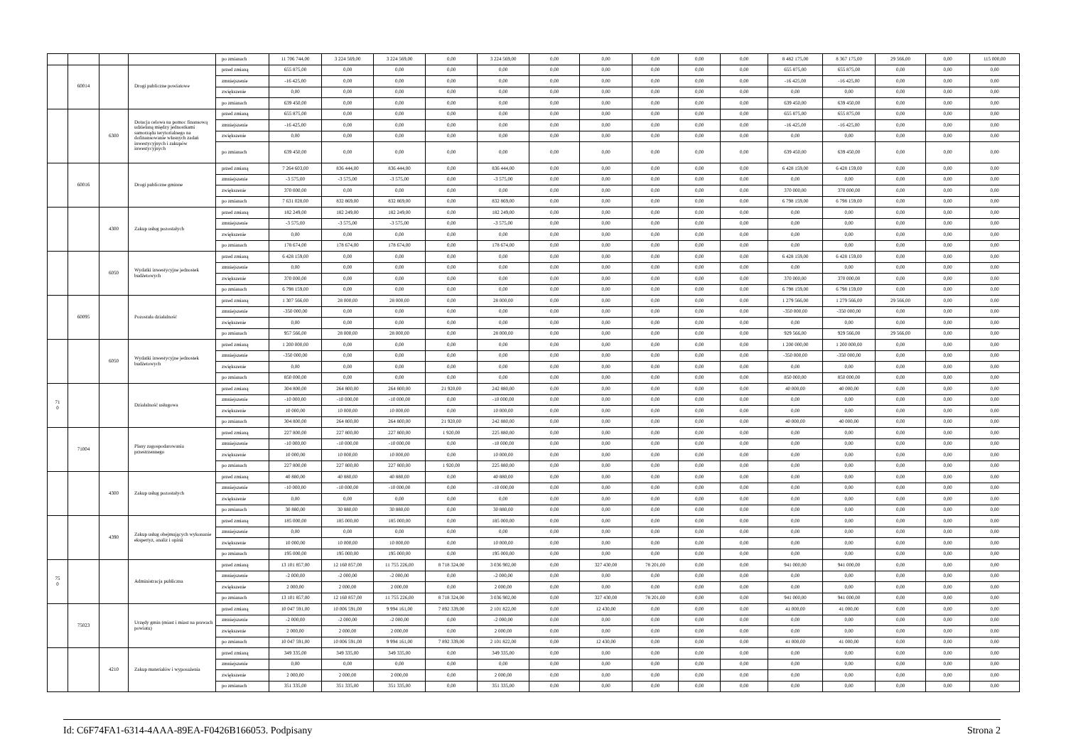| | | | | po zmianach | 11 706 744,00 | 3 224 569,00 | 3 224 569,00 | 0,00 | 3 224 569,00 | 0,00 | 0,00 | 0,00 | 0,00 | 0,00 | 8 482 175,00 | 8 367 175,00 | 29 566,00 | 0,00 | 115 000,00 |
| | 60014 | | Drogi publiczne powiatowe | przed zmianą | 655 875,00 | 0,00 | 0,00 | 0,00 | 0,00 | 0,00 | 0,00 | 0,00 | 0,00 | 0,00 | 655 875,00 | 655 875,00 | 0,00 | 0,00 | 0,00 |
| | | | | zmniejszenie | -16 425,00 | 0,00 | 0,00 | 0,00 | 0,00 | 0,00 | 0,00 | 0,00 | 0,00 | 0,00 | -16 425,00 | -16 425,00 | 0,00 | 0,00 | 0,00 |
| | | | | zwiększenie | 0,00 | 0,00 | 0,00 | 0,00 | 0,00 | 0,00 | 0,00 | 0,00 | 0,00 | 0,00 | 0,00 | 0,00 | 0,00 | 0,00 | 0,00 |
| | | | | po zmianach | 639 450,00 | 0,00 | 0,00 | 0,00 | 0,00 | 0,00 | 0,00 | 0,00 | 0,00 | 0,00 | 639 450,00 | 639 450,00 | 0,00 | 0,00 | 0,00 |
| | | 6300 | Dotacja celowa na pomoc finansową udzielaną między jednostkami samorządu terytorialnego na dofinansowanie własnych zadań inwestycyjnych i zakupów inwestycyjnych | przed zmianą | 655 875,00 | 0,00 | 0,00 | 0,00 | 0,00 | 0,00 | 0,00 | 0,00 | 0,00 | 0,00 | 655 875,00 | 655 875,00 | 0,00 | 0,00 | 0,00 |
| | | | | zmniejszenie | -16 425,00 | 0,00 | 0,00 | 0,00 | 0,00 | 0,00 | 0,00 | 0,00 | 0,00 | 0,00 | -16 425,00 | -16 425,00 | 0,00 | 0,00 | 0,00 |
| | | | | zwiększenie | 0,00 | 0,00 | 0,00 | 0,00 | 0,00 | 0,00 | 0,00 | 0,00 | 0,00 | 0,00 | 0,00 | 0,00 | 0,00 | 0,00 | 0,00 |
| | | | | po zmianach | 639 450,00 | 0,00 | 0,00 | 0,00 | 0,00 | 0,00 | 0,00 | 0,00 | 0,00 | 0,00 | 639 450,00 | 639 450,00 | 0,00 | 0,00 | 0,00 |
| | 60016 | | Drogi publiczne gminne | przed zmianą | 7 264 603,00 | 836 444,00 | 836 444,00 | 0,00 | 836 444,00 | 0,00 | 0,00 | 0,00 | 0,00 | 0,00 | 6 428 159,00 | 6 428 159,00 | 0,00 | 0,00 | 0,00 |
| | | | | zmniejszenie | -3 575,00 | -3 575,00 | -3 575,00 | 0,00 | -3 575,00 | 0,00 | 0,00 | 0,00 | 0,00 | 0,00 | 0,00 | 0,00 | 0,00 | 0,00 | 0,00 |
| | | | | zwiększenie | 370 000,00 | 0,00 | 0,00 | 0,00 | 0,00 | 0,00 | 0,00 | 0,00 | 0,00 | 0,00 | 370 000,00 | 370 000,00 | 0,00 | 0,00 | 0,00 |
| | | | | po zmianach | 7 631 028,00 | 832 869,00 | 832 869,00 | 0,00 | 832 869,00 | 0,00 | 0,00 | 0,00 | 0,00 | 0,00 | 6 798 159,00 | 6 798 159,00 | 0,00 | 0,00 | 0,00 |
| | | 4300 | Zakup usług pozostałych | przed zmianą | 182 249,00 | 182 249,00 | 182 249,00 | 0,00 | 182 249,00 | 0,00 | 0,00 | 0,00 | 0,00 | 0,00 | 0,00 | 0,00 | 0,00 | 0,00 | 0,00 |
| | | | | zmniejszenie | -3 575,00 | -3 575,00 | -3 575,00 | 0,00 | -3 575,00 | 0,00 | 0,00 | 0,00 | 0,00 | 0,00 | 0,00 | 0,00 | 0,00 | 0,00 | 0,00 |
| | | | | zwiększenie | 0,00 | 0,00 | 0,00 | 0,00 | 0,00 | 0,00 | 0,00 | 0,00 | 0,00 | 0,00 | 0,00 | 0,00 | 0,00 | 0,00 | 0,00 |
| | | | | po zmianach | 178 674,00 | 178 674,00 | 178 674,00 | 0,00 | 178 674,00 | 0,00 | 0,00 | 0,00 | 0,00 | 0,00 | 0,00 | 0,00 | 0,00 | 0,00 | 0,00 |
| | | 6050 | Wydatki inwestycyjne jednostek budżetowych | przed zmianą | 6 428 159,00 | 0,00 | 0,00 | 0,00 | 0,00 | 0,00 | 0,00 | 0,00 | 0,00 | 0,00 | 6 428 159,00 | 6 428 159,00 | 0,00 | 0,00 | 0,00 |
| | | | | zmniejszenie | 0,00 | 0,00 | 0,00 | 0,00 | 0,00 | 0,00 | 0,00 | 0,00 | 0,00 | 0,00 | 0,00 | 0,00 | 0,00 | 0,00 | 0,00 |
| | | | | zwiększenie | 370 000,00 | 0,00 | 0,00 | 0,00 | 0,00 | 0,00 | 0,00 | 0,00 | 0,00 | 0,00 | 370 000,00 | 370 000,00 | 0,00 | 0,00 | 0,00 |
| | | | | po zmianach | 6 798 159,00 | 0,00 | 0,00 | 0,00 | 0,00 | 0,00 | 0,00 | 0,00 | 0,00 | 0,00 | 6 798 159,00 | 6 798 159,00 | 0,00 | 0,00 | 0,00 |
| | 60095 | | Pozostała działalność | przed zmianą | 1 307 566,00 | 28 000,00 | 28 000,00 | 0,00 | 28 000,00 | 0,00 | 0,00 | 0,00 | 0,00 | 0,00 | 1 279 566,00 | 1 279 566,00 | 29 566,00 | 0,00 | 0,00 |
| | | | | zmniejszenie | -350 000,00 | 0,00 | 0,00 | 0,00 | 0,00 | 0,00 | 0,00 | 0,00 | 0,00 | 0,00 | -350 000,00 | -350 000,00 | 0,00 | 0,00 | 0,00 |
| | | | | zwiększenie | 0,00 | 0,00 | 0,00 | 0,00 | 0,00 | 0,00 | 0,00 | 0,00 | 0,00 | 0,00 | 0,00 | 0,00 | 0,00 | 0,00 | 0,00 |
| | | | | po zmianach | 957 566,00 | 28 000,00 | 28 000,00 | 0,00 | 28 000,00 | 0,00 | 0,00 | 0,00 | 0,00 | 0,00 | 929 566,00 | 929 566,00 | 29 566,00 | 0,00 | 0,00 |
| | | 6050 | Wydatki inwestycyjne jednostek budżetowych | przed zmianą | 1 200 000,00 | 0,00 | 0,00 | 0,00 | 0,00 | 0,00 | 0,00 | 0,00 | 0,00 | 0,00 | 1 200 000,00 | 1 200 000,00 | 0,00 | 0,00 | 0,00 |
| | | | | zmniejszenie | -350 000,00 | 0,00 | 0,00 | 0,00 | 0,00 | 0,00 | 0,00 | 0,00 | 0,00 | 0,00 | -350 000,00 | -350 000,00 | 0,00 | 0,00 | 0,00 |
| | | | | zwiększenie | 0,00 | 0,00 | 0,00 | 0,00 | 0,00 | 0,00 | 0,00 | 0,00 | 0,00 | 0,00 | 0,00 | 0,00 | 0,00 | 0,00 | 0,00 |
| | | | | po zmianach | 850 000,00 | 0,00 | 0,00 | 0,00 | 0,00 | 0,00 | 0,00 | 0,00 | 0,00 | 0,00 | 850 000,00 | 850 000,00 | 0,00 | 0,00 | 0,00 |
| 71 0 | | | Działalność usługowa | przed zmianą | 304 800,00 | 264 800,00 | 264 800,00 | 21 920,00 | 242 880,00 | 0,00 | 0,00 | 0,00 | 0,00 | 0,00 | 40 000,00 | 40 000,00 | 0,00 | 0,00 | 0,00 |
| | | | | zmniejszenie | -10 000,00 | -10 000,00 | -10 000,00 | 0,00 | -10 000,00 | 0,00 | 0,00 | 0,00 | 0,00 | 0,00 | 0,00 | 0,00 | 0,00 | 0,00 | 0,00 |
| | | | | zwiększenie | 10 000,00 | 10 000,00 | 10 000,00 | 0,00 | 10 000,00 | 0,00 | 0,00 | 0,00 | 0,00 | 0,00 | 0,00 | 0,00 | 0,00 | 0,00 | 0,00 |
| | | | | po zmianach | 304 800,00 | 264 800,00 | 264 800,00 | 21 920,00 | 242 880,00 | 0,00 | 0,00 | 0,00 | 0,00 | 0,00 | 40 000,00 | 40 000,00 | 0,00 | 0,00 | 0,00 |
| | 71004 | | Plany zagospodarowania przestrzennego | przed zmianą | 227 800,00 | 227 800,00 | 227 800,00 | 1 920,00 | 225 880,00 | 0,00 | 0,00 | 0,00 | 0,00 | 0,00 | 0,00 | 0,00 | 0,00 | 0,00 | 0,00 |
| | | | | zmniejszenie | -10 000,00 | -10 000,00 | -10 000,00 | 0,00 | -10 000,00 | 0,00 | 0,00 | 0,00 | 0,00 | 0,00 | 0,00 | 0,00 | 0,00 | 0,00 | 0,00 |
| | | | | zwiększenie | 10 000,00 | 10 000,00 | 10 000,00 | 0,00 | 10 000,00 | 0,00 | 0,00 | 0,00 | 0,00 | 0,00 | 0,00 | 0,00 | 0,00 | 0,00 | 0,00 |
| | | | | po zmianach | 227 800,00 | 227 800,00 | 227 800,00 | 1 920,00 | 225 880,00 | 0,00 | 0,00 | 0,00 | 0,00 | 0,00 | 0,00 | 0,00 | 0,00 | 0,00 | 0,00 |
| | | 4300 | Zakup usług pozostałych | przed zmianą | 40 880,00 | 40 880,00 | 40 880,00 | 0,00 | 40 880,00 | 0,00 | 0,00 | 0,00 | 0,00 | 0,00 | 0,00 | 0,00 | 0,00 | 0,00 | 0,00 |
| | | | | zmniejszenie | -10 000,00 | -10 000,00 | -10 000,00 | 0,00 | -10 000,00 | 0,00 | 0,00 | 0,00 | 0,00 | 0,00 | 0,00 | 0,00 | 0,00 | 0,00 | 0,00 |
| | | | | zwiększenie | 0,00 | 0,00 | 0,00 | 0,00 | 0,00 | 0,00 | 0,00 | 0,00 | 0,00 | 0,00 | 0,00 | 0,00 | 0,00 | 0,00 | 0,00 |
| | | | | po zmianach | 30 880,00 | 30 880,00 | 30 880,00 | 0,00 | 30 880,00 | 0,00 | 0,00 | 0,00 | 0,00 | 0,00 | 0,00 | 0,00 | 0,00 | 0,00 | 0,00 |
| | | 4390 | Zakup usług obejmujących wykonanie ekspertyz, analiz i opinii | przed zmianą | 185 000,00 | 185 000,00 | 185 000,00 | 0,00 | 185 000,00 | 0,00 | 0,00 | 0,00 | 0,00 | 0,00 | 0,00 | 0,00 | 0,00 | 0,00 | 0,00 |
| | | | | zmniejszenie | 0,00 | 0,00 | 0,00 | 0,00 | 0,00 | 0,00 | 0,00 | 0,00 | 0,00 | 0,00 | 0,00 | 0,00 | 0,00 | 0,00 | 0,00 |
| | | | | zwiększenie | 10 000,00 | 10 000,00 | 10 000,00 | 0,00 | 10 000,00 | 0,00 | 0,00 | 0,00 | 0,00 | 0,00 | 0,00 | 0,00 | 0,00 | 0,00 | 0,00 |
| | | | | po zmianach | 195 000,00 | 195 000,00 | 195 000,00 | 0,00 | 195 000,00 | 0,00 | 0,00 | 0,00 | 0,00 | 0,00 | 0,00 | 0,00 | 0,00 | 0,00 | 0,00 |
| 75 0 | | | Administracja publiczna | przed zmianą | 13 101 857,00 | 12 160 857,00 | 11 755 226,00 | 8 718 324,00 | 3 036 902,00 | 0,00 | 327 430,00 | 78 201,00 | 0,00 | 0,00 | 941 000,00 | 941 000,00 | 0,00 | 0,00 | 0,00 |
| | | | | zmniejszenie | -2 000,00 | -2 000,00 | -2 000,00 | 0,00 | -2 000,00 | 0,00 | 0,00 | 0,00 | 0,00 | 0,00 | 0,00 | 0,00 | 0,00 | 0,00 | 0,00 |
| | | | | zwiększenie | 2 000,00 | 2 000,00 | 2 000,00 | 0,00 | 2 000,00 | 0,00 | 0,00 | 0,00 | 0,00 | 0,00 | 0,00 | 0,00 | 0,00 | 0,00 | 0,00 |
| | | | | po zmianach | 13 101 857,00 | 12 160 857,00 | 11 755 226,00 | 8 718 324,00 | 3 036 902,00 | 0,00 | 327 430,00 | 78 201,00 | 0,00 | 0,00 | 941 000,00 | 941 000,00 | 0,00 | 0,00 | 0,00 |
| | 75023 | | Urzędy gmin (miast i miast na prawach powiatu) | przed zmianą | 10 047 591,00 | 10 006 591,00 | 9 994 161,00 | 7 892 339,00 | 2 101 822,00 | 0,00 | 12 430,00 | 0,00 | 0,00 | 0,00 | 41 000,00 | 41 000,00 | 0,00 | 0,00 | 0,00 |
| | | | | zmniejszenie | -2 000,00 | -2 000,00 | -2 000,00 | 0,00 | -2 000,00 | 0,00 | 0,00 | 0,00 | 0,00 | 0,00 | 0,00 | 0,00 | 0,00 | 0,00 | 0,00 |
| | | | | zwiększenie | 2 000,00 | 2 000,00 | 2 000,00 | 0,00 | 2 000,00 | 0,00 | 0,00 | 0,00 | 0,00 | 0,00 | 0,00 | 0,00 | 0,00 | 0,00 | 0,00 |
| | | | | po zmianach | 10 047 591,00 | 10 006 591,00 | 9 994 161,00 | 7 892 339,00 | 2 101 822,00 | 0,00 | 12 430,00 | 0,00 | 0,00 | 0,00 | 41 000,00 | 41 000,00 | 0,00 | 0,00 | 0,00 |
| | | 4210 | Zakup materiałów i wyposażenia | przed zmianą | 349 335,00 | 349 335,00 | 349 335,00 | 0,00 | 349 335,00 | 0,00 | 0,00 | 0,00 | 0,00 | 0,00 | 0,00 | 0,00 | 0,00 | 0,00 | 0,00 |
| | | | | zmniejszenie | 0,00 | 0,00 | 0,00 | 0,00 | 0,00 | 0,00 | 0,00 | 0,00 | 0,00 | 0,00 | 0,00 | 0,00 | 0,00 | 0,00 | 0,00 |
| | | | | zwiększenie | 2 000,00 | 2 000,00 | 2 000,00 | 0,00 | 2 000,00 | 0,00 | 0,00 | 0,00 | 0,00 | 0,00 | 0,00 | 0,00 | 0,00 | 0,00 | 0,00 |
| | | | | po zmianach | 351 335,00 | 351 335,00 | 351 335,00 | 0,00 | 351 335,00 | 0,00 | 0,00 | 0,00 | 0,00 | 0,00 | 0,00 | 0,00 | 0,00 | 0,00 | 0,00 |
Id: C6F74FA1-6314-4AAA-89EA-F0426B166053. Podpisany Strona 2